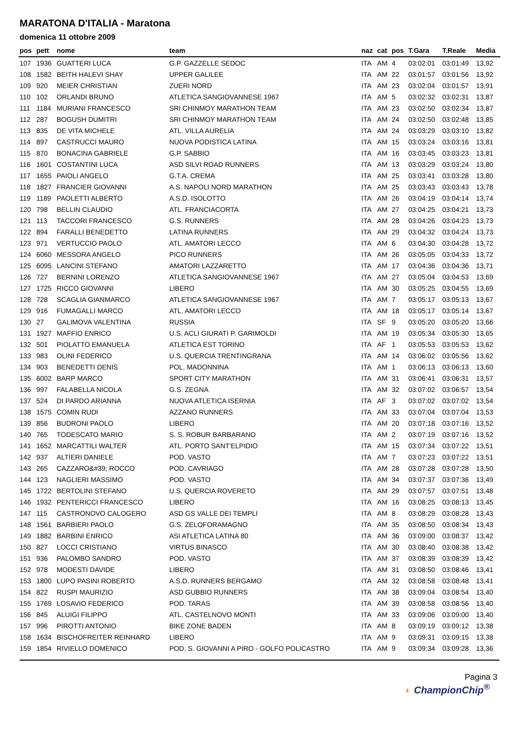MARATONA D'ITALIA - Maratona
domenica 11 ottobre 2009
| pos | pett | nome | team | naz | cat | pos | T.Gara | T.Reale | Media |
| --- | --- | --- | --- | --- | --- | --- | --- | --- | --- |
| 107 | 1936 | GUATTERI LUCA | G.P. GAZZELLE SEDOC | ITA | AM | 4 | 03:02:01 | 03:01:49 | 13,92 |
| 108 | 1582 | BEITH HALEVI SHAY | UPPER GALILEE | ITA | AM | 22 | 03:01:57 | 03:01:56 | 13,92 |
| 109 | 920 | MEIER CHRISTIAN | ZUERI NORD | ITA | AM | 23 | 03:02:04 | 03:01:57 | 13,91 |
| 110 | 102 | ORLANDI BRUNO | ATLETICA SANGIOVANNESE 1967 | ITA | AM | 5 | 03:02:32 | 03:02:31 | 13,87 |
| 111 | 1184 | MURIANI FRANCESCO | SRI CHINMOY MARATHON TEAM | ITA | AM | 23 | 03:02:50 | 03:02:34 | 13,87 |
| 112 | 287 | BOGUSH DUMITRI | SRI CHINMOY MARATHON TEAM | ITA | AM | 24 | 03:02:50 | 03:02:48 | 13,85 |
| 113 | 835 | DE VITA MICHELE | ATL. VILLA AURELIA | ITA | AM | 24 | 03:03:29 | 03:03:10 | 13,82 |
| 114 | 897 | CASTRUCCI MAURO | NUOVA PODISTICA LATINA | ITA | AM | 15 | 03:03:24 | 03:03:16 | 13,81 |
| 115 | 870 | BONACINA GABRIELE | G.P. SABBIO | ITA | AM | 16 | 03:03:45 | 03:03:23 | 13,81 |
| 116 | 1601 | COSTANTINI LUCA | ASD SILVI ROAD RUNNERS | ITA | AM | 13 | 03:03:29 | 03:03:24 | 13,80 |
| 117 | 1655 | PAIOLI ANGELO | G.T.A. CREMA | ITA | AM | 25 | 03:03:41 | 03:03:28 | 13,80 |
| 118 | 1827 | FRANCIER GIOVANNI | A.S. NAPOLI NORD MARATHON | ITA | AM | 25 | 03:03:43 | 03:03:43 | 13,78 |
| 119 | 1189 | PAOLETTI ALBERTO | A.S.D. ISOLOTTO | ITA | AM | 26 | 03:04:19 | 03:04:14 | 13,74 |
| 120 | 798 | BELLIN CLAUDIO | ATL. FRANCIACORTA | ITA | AM | 27 | 03:04:25 | 03:04:21 | 13,73 |
| 121 | 113 | TACCORI FRANCESCO | G.S. RUNNERS | ITA | AM | 28 | 03:04:26 | 03:04:23 | 13,73 |
| 122 | 894 | FARALLI BENEDETTO | LATINA RUNNERS | ITA | AM | 29 | 03:04:32 | 03:04:24 | 13,73 |
| 123 | 971 | VERTUCCIO PAOLO | ATL. AMATORI LECCO | ITA | AM | 6 | 03:04:30 | 03:04:28 | 13,72 |
| 124 | 6060 | MESSORA ANGELO | PICO RUNNERS | ITA | AM | 26 | 03:05:05 | 03:04:33 | 13,72 |
| 125 | 6095 | LANCINI STEFANO | AMATORI LAZZARETTO | ITA | AM | 17 | 03:04:36 | 03:04:36 | 13,71 |
| 126 | 727 | BERNINI LORENZO | ATLETICA SANGIOVANNESE 1967 | ITA | AM | 27 | 03:05:04 | 03:04:53 | 13,69 |
| 127 | 1725 | RICCO GIOVANNI | LIBERO | ITA | AM | 30 | 03:05:25 | 03:04:55 | 13,69 |
| 128 | 728 | SCAGLIA GIANMARCO | ATLETICA SANGIOVANNESE 1967 | ITA | AM | 7 | 03:05:17 | 03:05:13 | 13,67 |
| 129 | 916 | FUMAGALLI MARCO | ATL. AMATORI LECCO | ITA | AM | 18 | 03:05:17 | 03:05:14 | 13,67 |
| 130 | 27 | GALIMOVA VALENTINA | RUSSIA | ITA | SF | 9 | 03:05:20 | 03:05:20 | 13,66 |
| 131 | 1927 | MAFFIO ENRICO | U.S. ACLI GIURATI P. GARIMOLDI | ITA | AM | 19 | 03:05:34 | 03:05:30 | 13,65 |
| 132 | 501 | PIOLATTO EMANUELA | ATLETICA EST TORINO | ITA | AF | 1 | 03:05:53 | 03:05:53 | 13,62 |
| 133 | 983 | OLINI FEDERICO | U.S. QUERCIA TRENTINGRANA | ITA | AM | 14 | 03:06:02 | 03:05:56 | 13,62 |
| 134 | 903 | BENEDETTI DENIS | POL. MADONNINA | ITA | AM | 1 | 03:06:13 | 03:06:13 | 13,60 |
| 135 | 6002 | BARP MARCO | SPORT CITY MARATHON | ITA | AM | 31 | 03:06:41 | 03:06:31 | 13,57 |
| 136 | 997 | FALABELLA NICOLA | G.S. ZEGNA | ITA | AM | 32 | 03:07:02 | 03:06:57 | 13,54 |
| 137 | 524 | DI PARDO ARIANNA | NUOVA ATLETICA ISERNIA | ITA | AF | 3 | 03:07:02 | 03:07:02 | 13,54 |
| 138 | 1575 | COMIN RUDI | AZZANO RUNNERS | ITA | AM | 33 | 03:07:04 | 03:07:04 | 13,53 |
| 139 | 856 | BUDRONI PAOLO | LIBERO | ITA | AM | 20 | 03:07:18 | 03:07:16 | 13,52 |
| 140 | 765 | TODESCATO MARIO | S. S. ROBUR BARBARANO | ITA | AM | 2 | 03:07:19 | 03:07:16 | 13,52 |
| 141 | 1652 | MARCATTILI WALTER | ATL. PORTO SANT'ELPIDIO | ITA | AM | 15 | 03:07:34 | 03:07:22 | 13,51 |
| 142 | 937 | ALTIERI DANIELE | POD. VASTO | ITA | AM | 7 | 03:07:23 | 03:07:22 | 13,51 |
| 143 | 265 | CAZZARO&#39; ROCCO | POD. CAVRIAGO | ITA | AM | 28 | 03:07:28 | 03:07:28 | 13,50 |
| 144 | 123 | NAGLIERI MASSIMO | POD. VASTO | ITA | AM | 34 | 03:07:37 | 03:07:36 | 13,49 |
| 145 | 1722 | BERTOLINI STEFANO | U.S. QUERCIA ROVERETO | ITA | AM | 29 | 03:07:57 | 03:07:51 | 13,48 |
| 146 | 1932 | PENTERICCI FRANCESCO | LIBERO | ITA | AM | 16 | 03:08:25 | 03:08:13 | 13,45 |
| 147 | 115 | CASTRONOVO CALOGERO | ASD GS VALLE DEI TEMPLI | ITA | AM | 8 | 03:08:29 | 03:08:28 | 13,43 |
| 148 | 1561 | BARBIERI PAOLO | G.S. ZELOFORAMAGNO | ITA | AM | 35 | 03:08:50 | 03:08:34 | 13,43 |
| 149 | 1882 | BARBINI ENRICO | ASI ATLETICA LATINA 80 | ITA | AM | 36 | 03:09:00 | 03:08:37 | 13,42 |
| 150 | 827 | LOCCI CRISTIANO | VIRTUS BINASCO | ITA | AM | 30 | 03:08:40 | 03:08:38 | 13,42 |
| 151 | 936 | PALOMBO SANDRO | POD. VASTO | ITA | AM | 37 | 03:08:39 | 03:08:39 | 13,42 |
| 152 | 978 | MODESTI DAVIDE | LIBERO | ITA | AM | 31 | 03:08:50 | 03:08:46 | 13,41 |
| 153 | 1800 | LUPO PASINI ROBERTO | A.S.D. RUNNERS BERGAMO | ITA | AM | 32 | 03:08:58 | 03:08:48 | 13,41 |
| 154 | 822 | RUSPI MAURIZIO | ASD GUBBIO RUNNERS | ITA | AM | 38 | 03:09:04 | 03:08:54 | 13,40 |
| 155 | 1769 | LOSAVIO FEDERICO | POD. TARAS | ITA | AM | 39 | 03:08:58 | 03:08:56 | 13,40 |
| 156 | 845 | ALUIGI FILIPPO | ATL. CASTELNOVO MONTI | ITA | AM | 33 | 03:09:06 | 03:09:00 | 13,40 |
| 157 | 996 | PIROTTI ANTONIO | BIKE ZONE BADEN | ITA | AM | 8 | 03:09:19 | 03:09:12 | 13,38 |
| 158 | 1634 | BISCHOFREITER REINHARD | LIBERO | ITA | AM | 9 | 03:09:31 | 03:09:15 | 13,38 |
| 159 | 1854 | RIVIELLO DOMENICO | POD. S. GIOVANNI A PIRO - GOLFO POLICASTRO | ITA | AM | 9 | 03:09:34 | 03:09:28 | 13,36 |
Pagina 3
◐ ChampionChip<sup>®</sup>